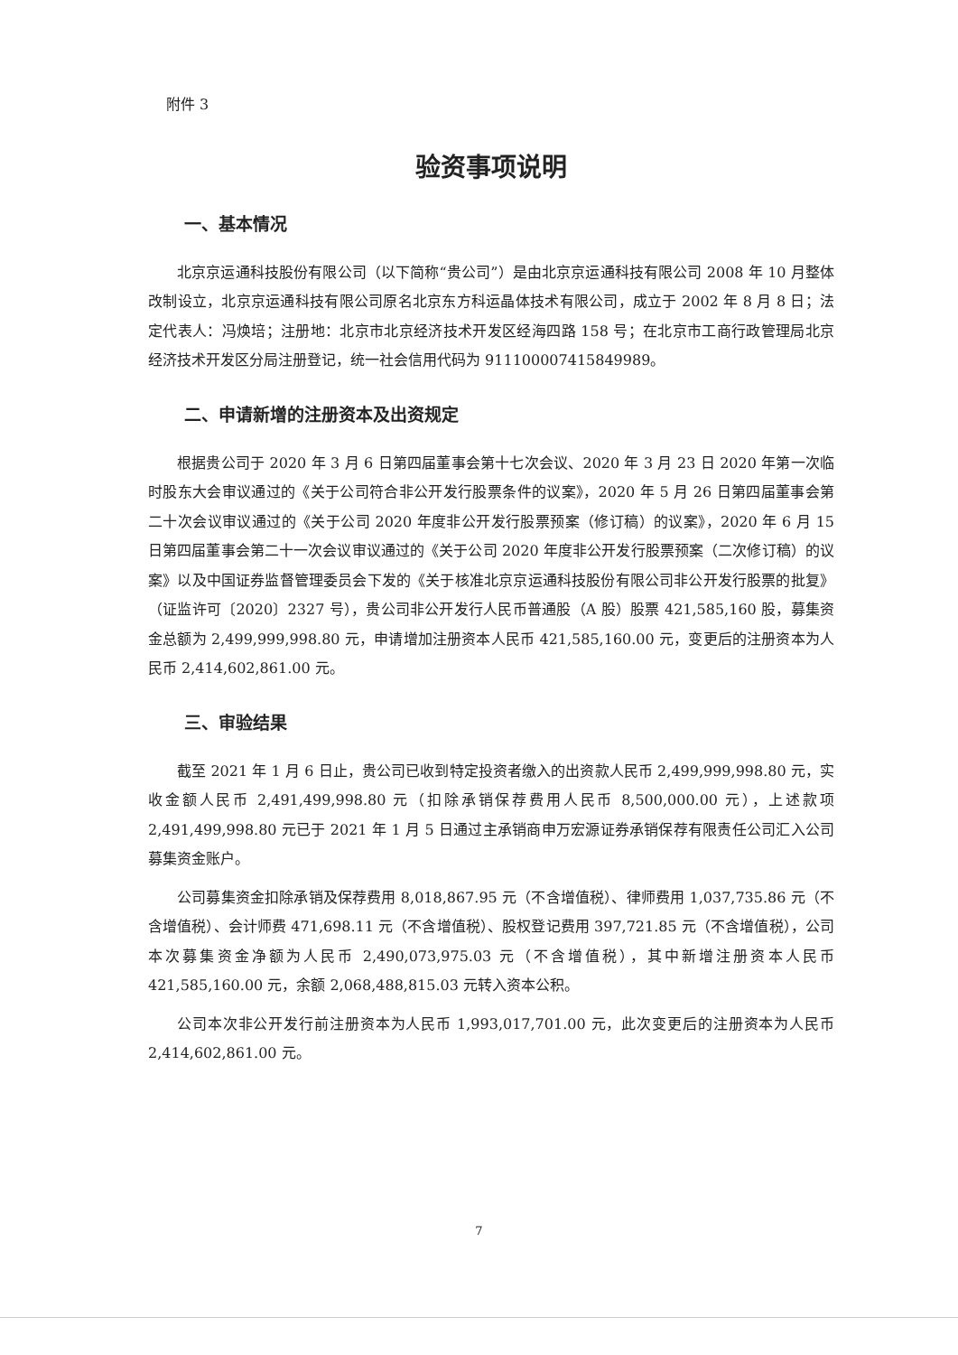附件 3
验资事项说明
一、基本情况
北京京运通科技股份有限公司（以下简称“贵公司”）是由北京京运通科技有限公司 2008 年 10 月整体改制设立，北京京运通科技有限公司原名北京东方科运晶体技术有限公司，成立于 2002 年 8 月 8 日；法定代表人：冯焕培；注册地：北京市北京经济技术开发区经海四路 158 号；在北京市工商行政管理局北京经济技术开发区分局注册登记，统一社会信用代码为 911100007415849989。
二、申请新增的注册资本及出资规定
根据贵公司于 2020 年 3 月 6 日第四届董事会第十七次会议、2020 年 3 月 23 日 2020 年第一次临时股东大会审议通过的《关于公司符合非公开发行股票条件的议案》，2020 年 5 月 26 日第四届董事会第二十次会议审议通过的《关于公司 2020 年度非公开发行股票预案（修订稿）的议案》，2020 年 6 月 15 日第四届董事会第二十一次会议审议通过的《关于公司 2020 年度非公开发行股票预案（二次修订稿）的议案》以及中国证券监督管理委员会下发的《关于核准北京京运通科技股份有限公司非公开发行股票的批复》（证监许可〔2020〕2327 号），贵公司非公开发行人民币普通股（A 股）股票 421,585,160 股，募集资金总额为 2,499,999,998.80 元，申请增加注册资本人民币 421,585,160.00 元，变更后的注册资本为人民币 2,414,602,861.00 元。
三、审验结果
截至 2021 年 1 月 6 日止，贵公司已收到特定投资者缴入的出资款人民币 2,499,999,998.80 元，实收金额人民币 2,491,499,998.80 元（扣除承销保荐费用人民币 8,500,000.00 元），上述款项 2,491,499,998.80 元已于 2021 年 1 月 5 日通过主承销商申万宏源证券承销保荐有限责任公司汇入公司募集资金账户。
公司募集资金扣除承销及保荐费用 8,018,867.95 元（不含增值税）、律师费用 1,037,735.86 元（不含增值税）、会计师费 471,698.11 元（不含增值税）、股权登记费用 397,721.85 元（不含增值税），公司本次募集资金净额为人民币 2,490,073,975.03 元（不含增值税），其中新增注册资本人民币 421,585,160.00 元，余额 2,068,488,815.03 元转入资本公积。
公司本次非公开发行前注册资本为人民币 1,993,017,701.00 元，此次变更后的注册资本为人民币 2,414,602,861.00 元。
7